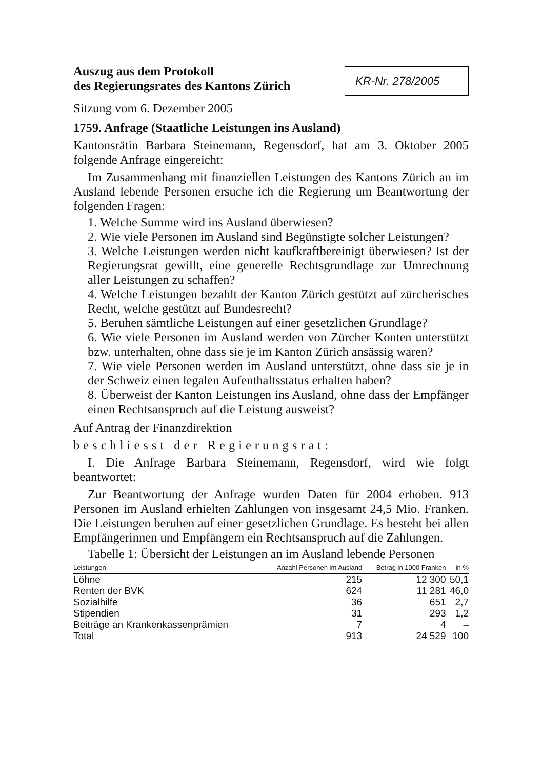Auszug aus dem Protokoll
des Regierungsrates des Kantons Zürich
KR-Nr. 278/2005
Sitzung vom 6. Dezember 2005
1759. Anfrage (Staatliche Leistungen ins Ausland)
Kantonsrätin Barbara Steinemann, Regensdorf, hat am 3. Oktober 2005 folgende Anfrage eingereicht:
Im Zusammenhang mit finanziellen Leistungen des Kantons Zürich an im Ausland lebende Personen ersuche ich die Regierung um Beantwortung der folgenden Fragen:
1. Welche Summe wird ins Ausland überwiesen?
2. Wie viele Personen im Ausland sind Begünstigte solcher Leistungen?
3. Welche Leistungen werden nicht kaufkraftbereinigt überwiesen? Ist der Regierungsrat gewillt, eine generelle Rechtsgrundlage zur Umrechnung aller Leistungen zu schaffen?
4. Welche Leistungen bezahlt der Kanton Zürich gestützt auf zürcherisches Recht, welche gestützt auf Bundesrecht?
5. Beruhen sämtliche Leistungen auf einer gesetzlichen Grundlage?
6. Wie viele Personen im Ausland werden von Zürcher Konten unterstützt bzw. unterhalten, ohne dass sie je im Kanton Zürich ansässig waren?
7. Wie viele Personen werden im Ausland unterstützt, ohne dass sie je in der Schweiz einen legalen Aufenthaltsstatus erhalten haben?
8. Überweist der Kanton Leistungen ins Ausland, ohne dass der Empfänger einen Rechtsanspruch auf die Leistung ausweist?
Auf Antrag der Finanzdirektion
beschliesst der Regierungsrat:
I. Die Anfrage Barbara Steinemann, Regensdorf, wird wie folgt beantwortet:
Zur Beantwortung der Anfrage wurden Daten für 2004 erhoben. 913 Personen im Ausland erhielten Zahlungen von insgesamt 24,5 Mio. Franken. Die Leistungen beruhen auf einer gesetzlichen Grundlage. Es besteht bei allen Empfängerinnen und Empfängern ein Rechtsanspruch auf die Zahlungen.
Tabelle 1: Übersicht der Leistungen an im Ausland lebende Personen
| Leistungen | Anzahl Personen im Ausland | Betrag in 1000 Franken | in % |
| --- | --- | --- | --- |
| Löhne | 215 | 12 300 | 50,1 |
| Renten der BVK | 624 | 11 281 | 46,0 |
| Sozialhilfe | 36 | 651 | 2,7 |
| Stipendien | 31 | 293 | 1,2 |
| Beiträge an Krankenkassenprämien | 7 | 4 | – |
| Total | 913 | 24 529 | 100 |